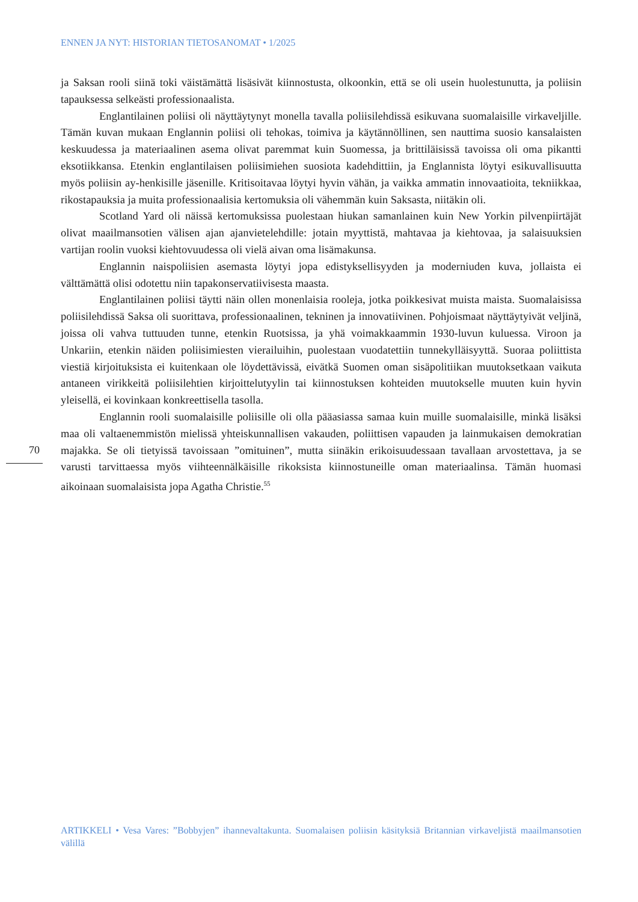ENNEN JA NYT: HISTORIAN TIETOSANOMAT • 1/2025
ja Saksan rooli siinä toki väistämättä lisäsivät kiinnostusta, olkoonkin, että se oli usein huolestunutta, ja poliisin tapauksessa selkeästi professionaalista.
Englantilainen poliisi oli näyttäytynyt monella tavalla poliisilehdissä esikuvana suomalaisille virkaveljille. Tämän kuvan mukaan Englannin poliisi oli tehokas, toimiva ja käytännöllinen, sen nauttima suosio kansalaisten keskuudessa ja materiaalinen asema olivat paremmat kuin Suomessa, ja brittiläisissä tavoissa oli oma pikantti eksotiikkansa. Etenkin englantilaisen poliisimiehen suosiota kadehdittiin, ja Englannista löytyi esikuvallisuutta myös poliisin ay-henkisille jäsenille. Kritisoitavaa löytyi hyvin vähän, ja vaikka ammatin innovaatioita, tekniikkaa, rikostapauksia ja muita professionaalisia kertomuksia oli vähemmän kuin Saksasta, niitäkin oli.
Scotland Yard oli näissä kertomuksissa puolestaan hiukan samanlainen kuin New Yorkin pilvenpiirtäjät olivat maailmansotien välisen ajan ajanvietelehdille: jotain myyttistä, mahtavaa ja kiehtovaa, ja salaisuuksien vartijan roolin vuoksi kiehtovuudessa oli vielä aivan oma lisämakunsa.
Englannin naispoliisien asemasta löytyi jopa edistyksellisyyden ja moderniuden kuva, jollaista ei välttämättä olisi odotettu niin tapakonservatiivisesta maasta.
Englantilainen poliisi täytti näin ollen monenlaisia rooleja, jotka poikkesivat muista maista. Suomalaisissa poliisilehdissä Saksa oli suorittava, professionaalinen, tekninen ja innovatiivinen. Pohjoismaat näyttäytyivät veljinä, joissa oli vahva tuttuuden tunne, etenkin Ruotsissa, ja yhä voimakkaammin 1930-luvun kuluessa. Viroon ja Unkariin, etenkin näiden poliisimiesten vierailuihin, puolestaan vuodatettiin tunnekylläisyyttä. Suoraa poliittista viestiä kirjoituksista ei kuitenkaan ole löydettävissä, eivätkä Suomen oman sisäpolitiikan muutoksetkaan vaikuta antaneen virikkeitä poliisilehtien kirjoittelutyylin tai kiinnostuksen kohteiden muutokselle muuten kuin hyvin yleisellä, ei kovinkaan konkreettisella tasolla.
Englannin rooli suomalaisille poliisille oli olla pääasiassa samaa kuin muille suomalaisille, minkä lisäksi maa oli valtaenemmistön mielissä yhteiskunnallisen vakauden, poliittisen vapauden ja lainmukaisen demokratian majakka. Se oli tietyissä tavoissaan ”omituinen”, mutta siinäkin erikoisuudessaan tavallaan arvostettava, ja se varusti tarvittaessa myös viihteennälkäisille rikoksista kiinnostuneille oman materiaalinsa. Tämän huomasi aikoinaan suomalaisista jopa Agatha Christie.<sup>55</sup>
70
ARTIKKELI • Vesa Vares: ”Bobbyjen” ihannevaltakunta. Suomalaisen poliisin käsityksiä Britannian virkaveljistä maailmansotien välillä